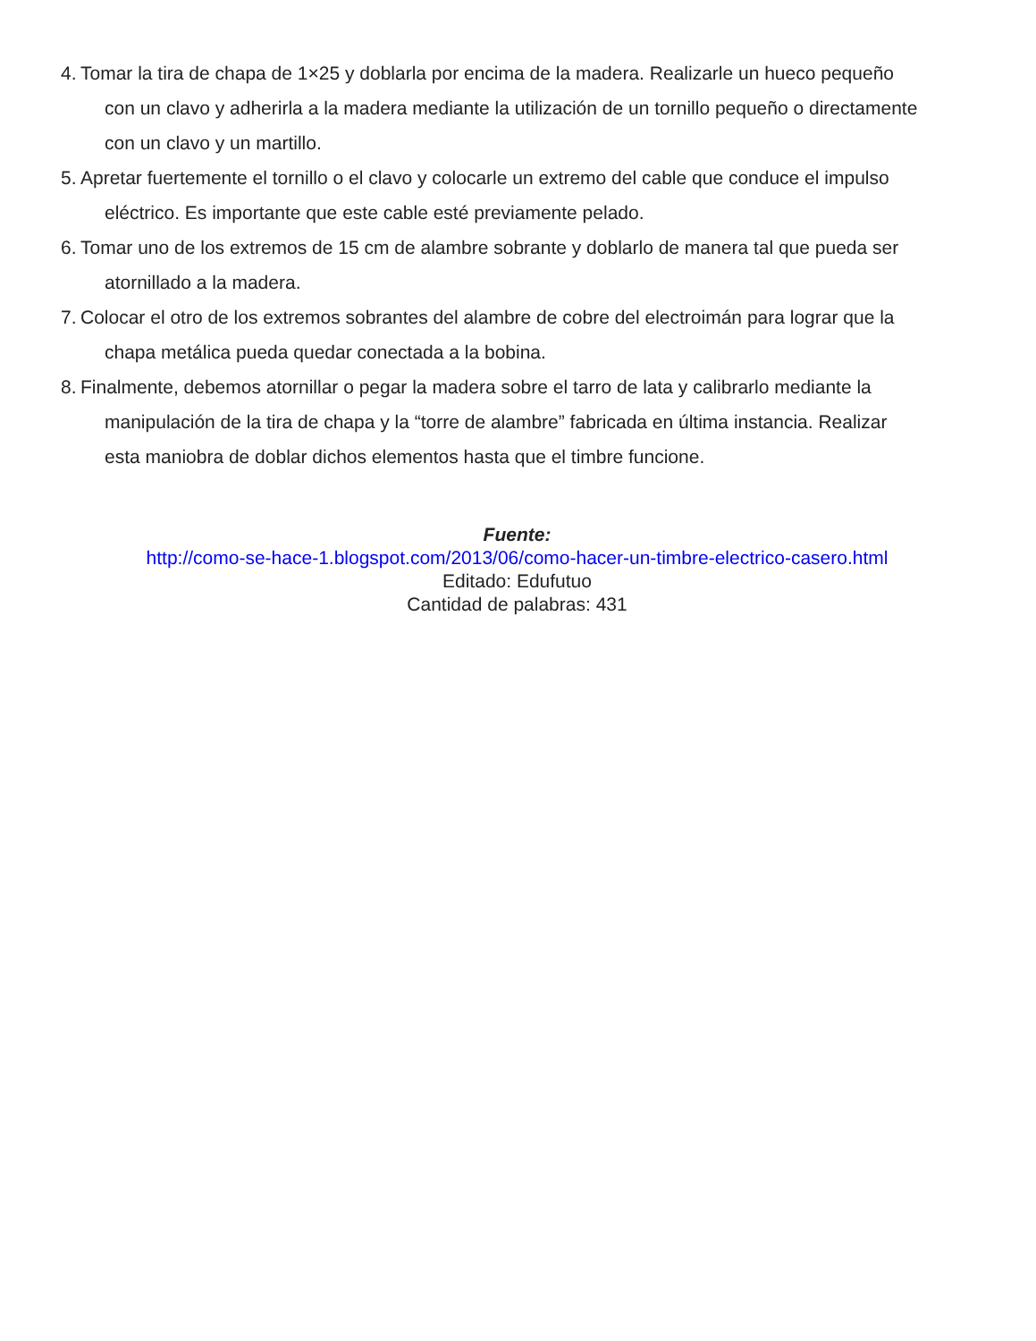4.
Tomar la tira de chapa de 1×25 y doblarla por encima de la madera. Realizarle un hueco pequeño
con un clavo y adherirla a la madera mediante la utilización de un tornillo pequeño o directamente
con un clavo y un martillo.
5.
Apretar fuertemente el tornillo o el clavo y colocarle un extremo del cable que conduce el impulso
eléctrico. Es importante que este cable esté previamente pelado.
6.
Tomar uno de los extremos de 15 cm de alambre sobrante y doblarlo de manera tal que pueda ser
atornillado a la madera.
7.
Colocar el otro de los extremos sobrantes del alambre de cobre del electroimán para lograr que la
chapa metálica pueda quedar conectada a la bobina.
8.
Finalmente, debemos atornillar o pegar la madera sobre el tarro de lata y calibrarlo mediante la
manipulación de la tira de chapa y la “torre de alambre” fabricada en última instancia. Realizar
esta maniobra de doblar dichos elementos hasta que el timbre funcione.
Fuente:
http://como-se-hace-1.blogspot.com/2013/06/como-hacer-un-timbre-electrico-casero.html
Editado: Edufutuo
Cantidad de palabras: 431